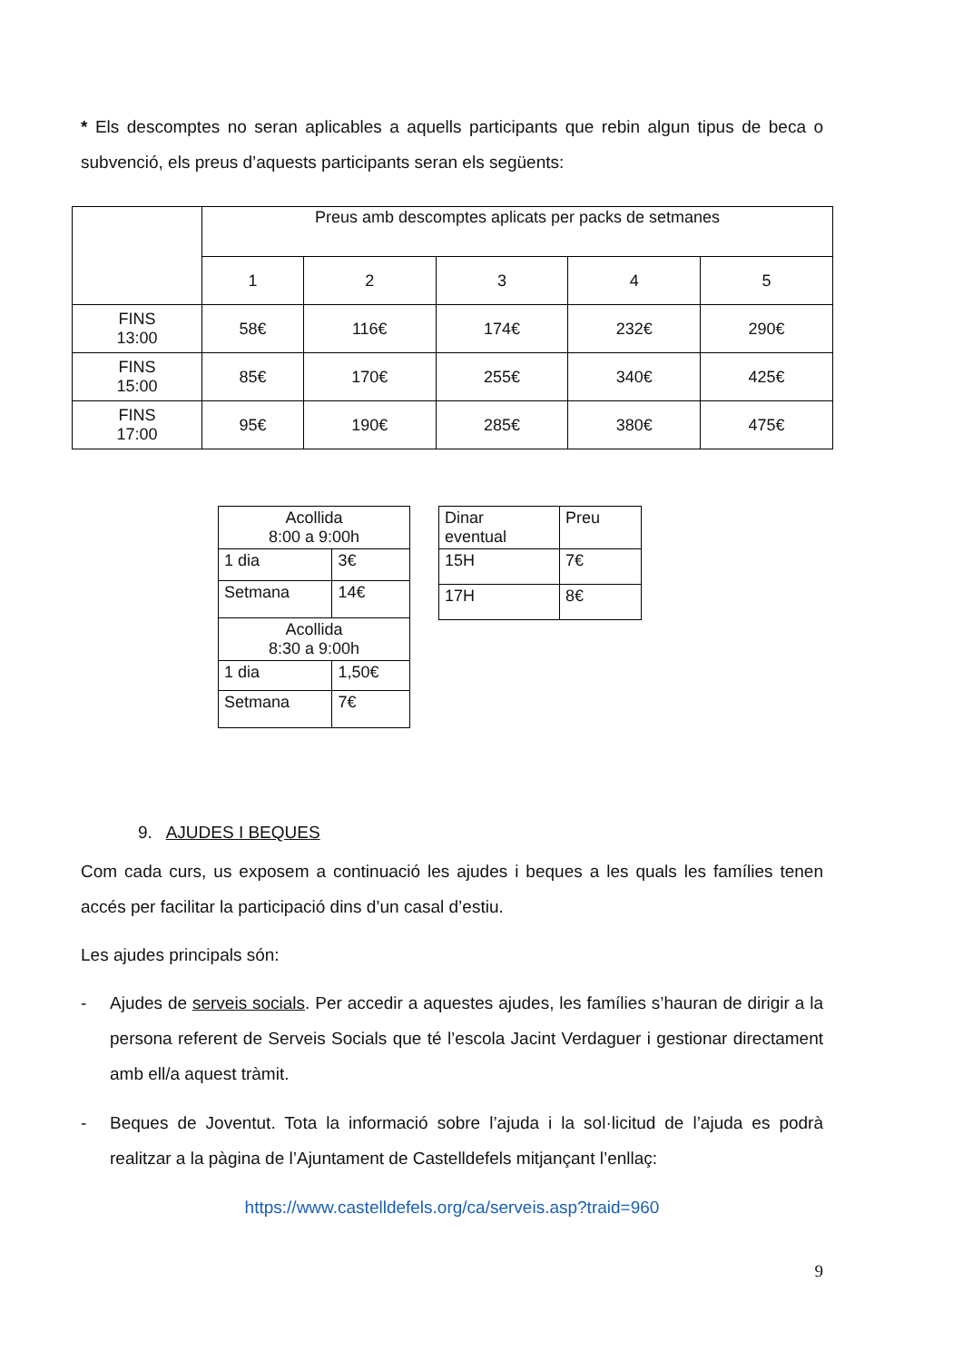* Els descomptes no seran aplicables a aquells participants que rebin algun tipus de beca o subvenció, els preus d’aquests participants seran els següents:
| | Preus amb descomptes aplicats per packs de setmanes | | | | |
| --- | --- | --- | --- | --- | --- |
| | 1 | 2 | 3 | 4 | 5 |
| FINS 13:00 | 58€ | 116€ | 174€ | 232€ | 290€ |
| FINS 15:00 | 85€ | 170€ | 255€ | 340€ | 425€ |
| FINS 17:00 | 95€ | 190€ | 285€ | 380€ | 475€ |
| Acollida 8:00 a 9:00h | |
| --- | --- |
| 1 dia | 3€ |
| Setmana | 14€ |
| Acollida 8:30 a 9:00h | |
| 1 dia | 1,50€ |
| Setmana | 7€ |
| Dinar eventual | Preu |
| --- | --- |
| 15H | 7€ |
| 17H | 8€ |
9. AJUDES I BEQUES
Com cada curs, us exposem a continuació les ajudes i beques a les quals les famílies tenen accés per facilitar la participació dins d’un casal d’estiu.
Les ajudes principals són:
-
Ajudes de serveis socials. Per accedir a aquestes ajudes, les famílies s’hauran de dirigir a la persona referent de Serveis Socials que té l’escola Jacint Verdaguer i gestionar directament amb ell/a aquest tràmit.
-
Beques de Joventut. Tota la informació sobre l’ajuda i la sol·licitud de l’ajuda es podrà realitzar a la pàgina de l’Ajuntament de Castelldefels mitjançant l’enllaç:
https://www.castelldefels.org/ca/serveis.asp?traid=960
9